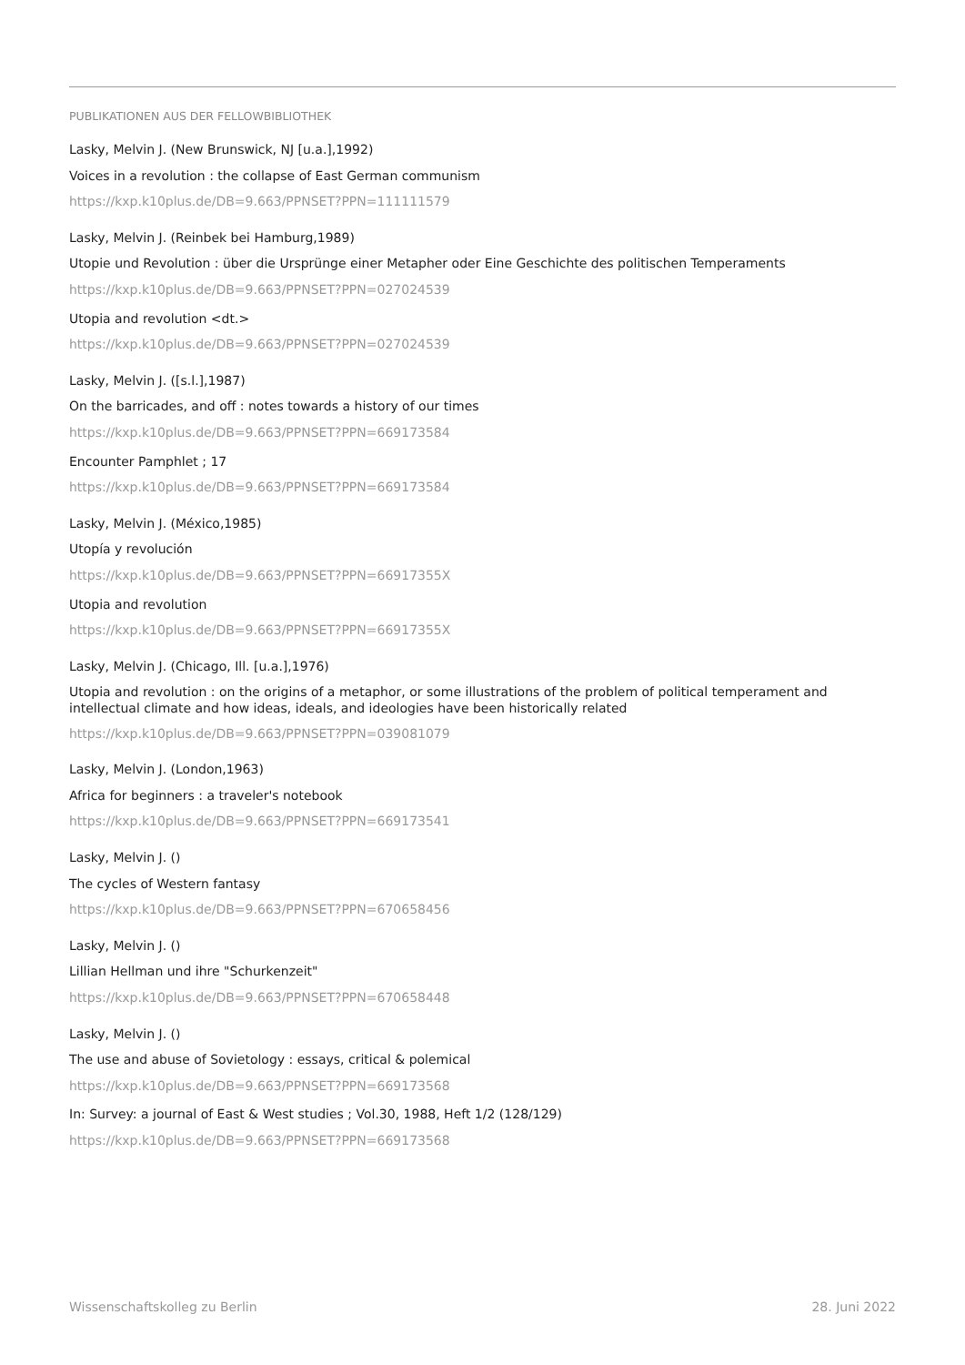PUBLIKATIONEN AUS DER FELLOWBIBLIOTHEK
Lasky, Melvin J. (New Brunswick, NJ [u.a.],1992)
Voices in a revolution : the collapse of East German communism
https://kxp.k10plus.de/DB=9.663/PPNSET?PPN=111111579
Lasky, Melvin J. (Reinbek bei Hamburg,1989)
Utopie und Revolution : über die Ursprünge einer Metapher oder Eine Geschichte des politischen Temperaments
https://kxp.k10plus.de/DB=9.663/PPNSET?PPN=027024539
Utopia and revolution <dt.>
https://kxp.k10plus.de/DB=9.663/PPNSET?PPN=027024539
Lasky, Melvin J. ([s.l.],1987)
On the barricades, and off : notes towards a history of our times
https://kxp.k10plus.de/DB=9.663/PPNSET?PPN=669173584
Encounter Pamphlet ; 17
https://kxp.k10plus.de/DB=9.663/PPNSET?PPN=669173584
Lasky, Melvin J. (México,1985)
Utopía y revolución
https://kxp.k10plus.de/DB=9.663/PPNSET?PPN=66917355X
Utopia and revolution
https://kxp.k10plus.de/DB=9.663/PPNSET?PPN=66917355X
Lasky, Melvin J. (Chicago, Ill. [u.a.],1976)
Utopia and revolution : on the origins of a metaphor, or some illustrations of the problem of political temperament and intellectual climate and how ideas, ideals, and ideologies have been historically related
https://kxp.k10plus.de/DB=9.663/PPNSET?PPN=039081079
Lasky, Melvin J. (London,1963)
Africa for beginners : a traveler's notebook
https://kxp.k10plus.de/DB=9.663/PPNSET?PPN=669173541
Lasky, Melvin J. ()
The cycles of Western fantasy
https://kxp.k10plus.de/DB=9.663/PPNSET?PPN=670658456
Lasky, Melvin J. ()
Lillian Hellman und ihre "Schurkenzeit"
https://kxp.k10plus.de/DB=9.663/PPNSET?PPN=670658448
Lasky, Melvin J. ()
The use and abuse of Sovietology : essays, critical & polemical
https://kxp.k10plus.de/DB=9.663/PPNSET?PPN=669173568
In: Survey: a journal of East & West studies ; Vol.30, 1988, Heft 1/2 (128/129)
https://kxp.k10plus.de/DB=9.663/PPNSET?PPN=669173568
Wissenschaftskolleg zu Berlin 28. Juni 2022